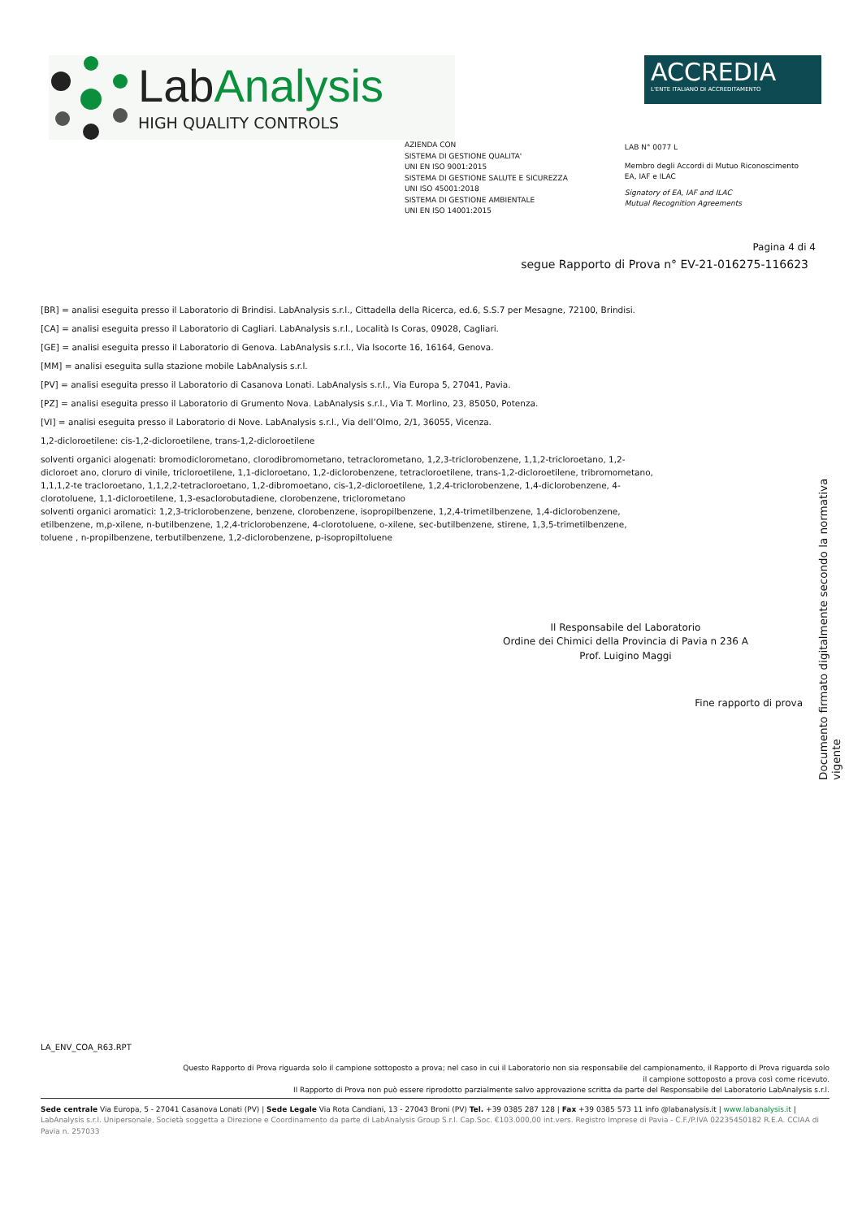Lab Analysis
HIGH QUALITY CONTROLS
ACCREDIA
L'ENTE ITALIANO DI ACCREDITAMENTO
AZIENDA CON
SISTEMA DI GESTIONE QUALITA'
UNI EN ISO 9001:2015
SISTEMA DI GESTIONE SALUTE E SICUREZZA
UNI ISO 45001:2018
SISTEMA DI GESTIONE AMBIENTALE
UNI EN ISO 14001:2015
LAB N° 0077 L
Membro degli Accordi di Mutuo Riconoscimento
EA, IAF e ILAC
Signatory of EA, IAF and ILAC
Mutual Recognition Agreements
Pagina 4 di 4
segue Rapporto di Prova n° EV-21-016275-116623
[BR] = analisi eseguita presso il Laboratorio di Brindisi. LabAnalysis s.r.l., Cittadella della Ricerca, ed.6, S.S.7 per Mesagne, 72100, Brindisi.
[CA] = analisi eseguita presso il Laboratorio di Cagliari. LabAnalysis s.r.l., Località Is Coras, 09028, Cagliari.
[GE] = analisi eseguita presso il Laboratorio di Genova. LabAnalysis s.r.l., Via Isocorte 16, 16164, Genova.
[MM] = analisi eseguita sulla stazione mobile LabAnalysis s.r.l.
[PV] = analisi eseguita presso il Laboratorio di Casanova Lonati. LabAnalysis s.r.l., Via Europa 5, 27041, Pavia.
[PZ] = analisi eseguita presso il Laboratorio di Grumento Nova. LabAnalysis s.r.l., Via T. Morlino, 23, 85050, Potenza.
[VI] = analisi eseguita presso il Laboratorio di Nove. LabAnalysis s.r.l., Via dell’Olmo, 2/1, 36055, Vicenza.
1,2-dicloroetilene: cis-1,2-dicloroetilene, trans-1,2-dicloroetilene
solventi organici alogenati: bromodiclorometano, clorodibromometano, tetraclorometano, 1,2,3-triclorobenzene, 1,1,2-tricloroetano, 1,2-dicloroet ano, cloruro di vinile, tricloroetilene, 1,1-dicloroetano, 1,2-diclorobenzene, tetracloroetilene, trans-1,2-dicloroetilene, tribromometano, 1,1,1,2-te tracloroetano, 1,1,2,2-tetracloroetano, 1,2-dibromoetano, cis-1,2-dicloroetilene, 1,2,4-triclorobenzene, 1,4-diclorobenzene, 4-clorotoluene, 1,1-dicloroetilene, 1,3-esaclorobutadiene, clorobenzene, triclorometano
solventi organici aromatici: 1,2,3-triclorobenzene, benzene, clorobenzene, isopropilbenzene, 1,2,4-trimetilbenzene, 1,4-diclorobenzene, etilbenzene, m,p-xilene, n-butilbenzene, 1,2,4-triclorobenzene, 4-clorotoluene, o-xilene, sec-butilbenzene, stirene, 1,3,5-trimetilbenzene, toluene , n-propilbenzene, terbutilbenzene, 1,2-diclorobenzene, p-isopropiltoluene
Il Responsabile del Laboratorio
Ordine dei Chimici della Provincia di Pavia n 236 A
Prof. Luigino Maggi
Fine rapporto di prova
Documento firmato digitalmente secondo la normativa vigente
LA_ENV_COA_R63.RPT
Questo Rapporto di Prova riguarda solo il campione sottoposto a prova; nel caso in cui il Laboratorio non sia responsabile del campionamento, il Rapporto di Prova riguarda solo
il campione sottoposto a prova così come ricevuto.
Il Rapporto di Prova non può essere riprodotto parzialmente salvo approvazione scritta da parte del Responsabile del Laboratorio LabAnalysis s.r.l.
Sede centrale Via Europa, 5 - 27041 Casanova Lonati (PV) | Sede Legale Via Rota Candiani, 13 - 27043 Broni (PV) Tel. +39 0385 287 128 | Fax +39 0385 573 11 info @labanalysis.it | www.labanalysis.it | LabAnalysis s.r.l. Unipersonale, Società soggetta a Direzione e Coordinamento da parte di LabAnalysis Group S.r.l. Cap.Soc. €103.000,00 int.vers. Registro Imprese di Pavia - C.F./P.IVA 02235450182 R.E.A. CCIAA di Pavia n. 257033